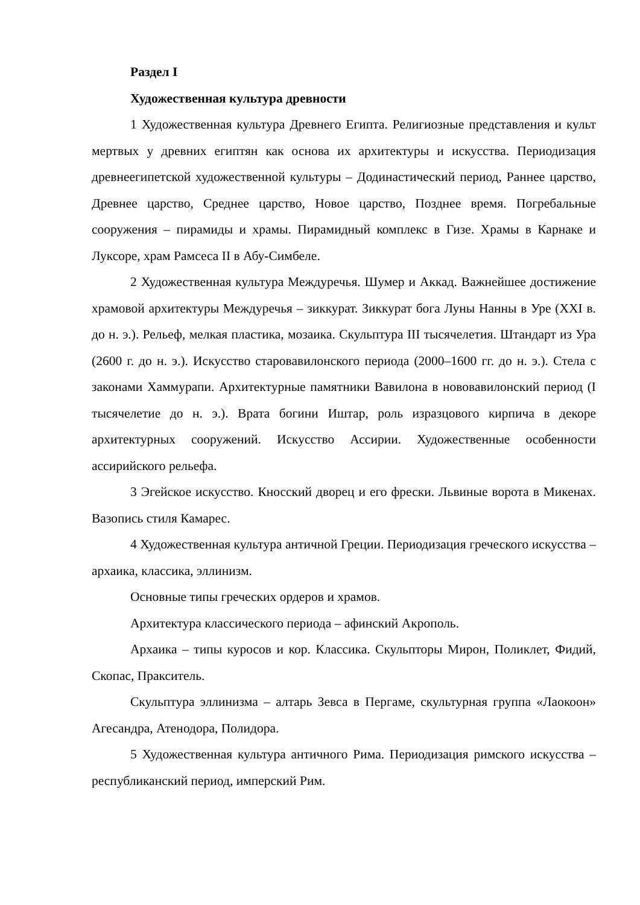Раздел I
Художественная культура древности
1 Художественная культура Древнего Египта. Религиозные представления и культ мертвых у древних египтян как основа их архитектуры и искусства. Периодизация древнеегипетской художественной культуры – Додинастический период, Раннее царство, Древнее царство, Среднее царство, Новое царство, Позднее время. Погребальные сооружения – пирамиды и храмы. Пирамидный комплекс в Гизе. Храмы в Карнаке и Луксоре, храм Рамсеса II в Абу-Симбеле.
2 Художественная культура Междуречья. Шумер и Аккад. Важнейшее достижение храмовой архитектуры Междуречья – зиккурат. Зиккурат бога Луны Нанны в Уре (XXI в. до н. э.). Рельеф, мелкая пластика, мозаика. Скульптура III тысячелетия. Штандарт из Ура (2600 г. до н. э.). Искусство старовавилонского периода (2000–1600 гг. до н. э.). Стела с законами Хаммурапи. Архитектурные памятники Вавилона в нововавилонский период (I тысячелетие до н. э.). Врата богини Иштар, роль изразцового кирпича в декоре архитектурных сооружений. Искусство Ассирии. Художественные особенности ассирийского рельефа.
3 Эгейское искусство. Кносский дворец и его фрески. Львиные ворота в Микенах. Вазопись стиля Камарес.
4 Художественная культура античной Греции. Периодизация греческого искусства – архаика, классика, эллинизм.
Основные типы греческих ордеров и храмов.
Архитектура классического периода – афинский Акрополь.
Архаика – типы куросов и кор. Классика. Скульпторы Мирон, Поликлет, Фидий, Скопас, Пракситель.
Скульптура эллинизма – алтарь Зевса в Пергаме, скультурная группа «Лаокоон» Агесандра, Атенодора, Полидора.
5 Художественная культура античного Рима. Периодизация римского искусства – республиканский период, имперский Рим.